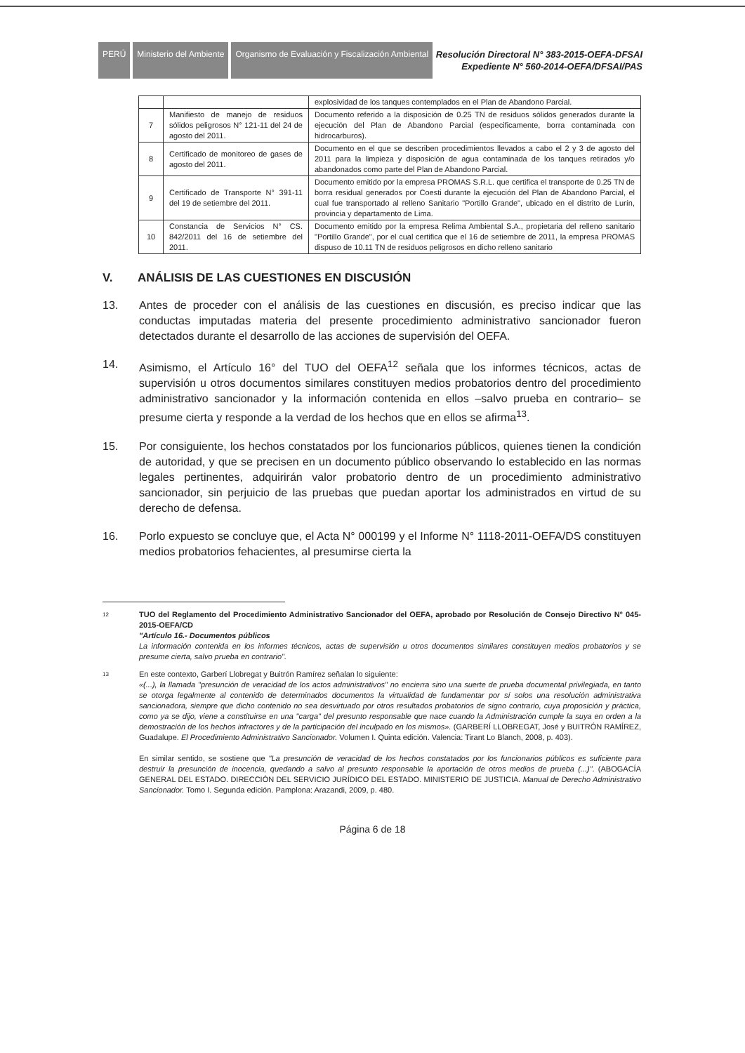PERÚ Ministerio del Ambiente
Organismo de Evaluación y Fiscalización Ambiental
Resolución Directoral N° 383-2015-OEFA-DFSAI
Expediente N° 560-2014-OEFA/DFSAI/PAS
| | | explosividad de los tanques contemplados en el Plan de Abandono Parcial. |
| 7 | Manifiesto de manejo de residuos sólidos peligrosos N° 121-11 del 24 de agosto del 2011. | Documento referido a la disposición de 0.25 TN de residuos sólidos generados durante la ejecución del Plan de Abandono Parcial (especificamente, borra contaminada con hidrocarburos). |
| 8 | Certificado de monitoreo de gases de agosto del 2011. | Documento en el que se describen procedimientos llevados a cabo el 2 y 3 de agosto del 2011 para la limpieza y disposición de agua contaminada de los tanques retirados y/o abandonados como parte del Plan de Abandono Parcial. |
| 9 | Certificado de Transporte N° 391-11 del 19 de setiembre del 2011. | Documento emitido por la empresa PROMAS S.R.L. que certifica el transporte de 0.25 TN de borra residual generados por Coesti durante la ejecución del Plan de Abandono Parcial, el cual fue transportado al relleno Sanitario "Portillo Grande", ubicado en el distrito de Lurín, provincia y departamento de Lima. |
| 10 | Constancia de Servicios N° CS. 842/2011 del 16 de setiembre del 2011. | Documento emitido por la empresa Relima Ambiental S.A., propietaria del relleno sanitario "Portillo Grande", por el cual certifica que el 16 de setiembre de 2011, la empresa PROMAS dispuso de 10.11 TN de residuos peligrosos en dicho relleno sanitario |
V. ANÁLISIS DE LAS CUESTIONES EN DISCUSIÓN
13. Antes de proceder con el análisis de las cuestiones en discusión, es preciso indicar que las conductas imputadas materia del presente procedimiento administrativo sancionador fueron detectados durante el desarrollo de las acciones de supervisión del OEFA.
14. Asimismo, el Artículo 16° del TUO del OEFA<sup>12</sup> señala que los informes técnicos, actas de supervisión u otros documentos similares constituyen medios probatorios dentro del procedimiento administrativo sancionador y la información contenida en ellos –salvo prueba en contrario– se presume cierta y responde a la verdad de los hechos que en ellos se afirma<sup>13</sup>.
15. Por consiguiente, los hechos constatados por los funcionarios públicos, quienes tienen la condición de autoridad, y que se precisen en un documento público observando lo establecido en las normas legales pertinentes, adquirirán valor probatorio dentro de un procedimiento administrativo sancionador, sin perjuicio de las pruebas que puedan aportar los administrados en virtud de su derecho de defensa.
16. Porlo expuesto se concluye que, el Acta N° 000199 y el Informe N° 1118-2011-OEFA/DS constituyen medios probatorios fehacientes, al presumirse cierta la
12
TUO del Reglamento del Procedimiento Administrativo Sancionador del OEFA, aprobado por Resolución de Consejo Directivo N° 045-2015-OEFA/CD
"Artículo 16.- Documentos públicos
La información contenida en los informes técnicos, actas de supervisión u otros documentos similares constituyen medios probatorios y se presume cierta, salvo prueba en contrario".
13
En este contexto, Garberí Llobregat y Buitrón Ramírez señalan lo siguiente:
«(...), la llamada "presunción de veracidad de los actos administrativos" no encierra sino una suerte de prueba documental privilegiada, en tanto se otorga legalmente al contenido de determinados documentos la virtualidad de fundamentar por sí solos una resolución administrativa sancionadora, siempre que dicho contenido no sea desvirtuado por otros resultados probatorios de signo contrario, cuya proposición y práctica, como ya se dijo, viene a constituirse en una "carga" del presunto responsable que nace cuando la Administración cumple la suya en orden a la demostración de los hechos infractores y de la participación del inculpado en los mismos». (GARBERÍ LLOBREGAT, José y BUITRÓN RAMÍREZ, Guadalupe. El Procedimiento Administrativo Sancionador. Volumen I. Quinta edición. Valencia: Tirant Lo Blanch, 2008, p. 403).
En similar sentido, se sostiene que "La presunción de veracidad de los hechos constatados por los funcionarios públicos es suficiente para destruir la presunción de inocencia, quedando a salvo al presunto responsable la aportación de otros medios de prueba (...)". (ABOGACÍA GENERAL DEL ESTADO. DIRECCIÓN DEL SERVICIO JURÍDICO DEL ESTADO. MINISTERIO DE JUSTICIA. Manual de Derecho Administrativo Sancionador. Tomo I. Segunda edición. Pamplona: Arazandi, 2009, p. 480.
Página 6 de 18